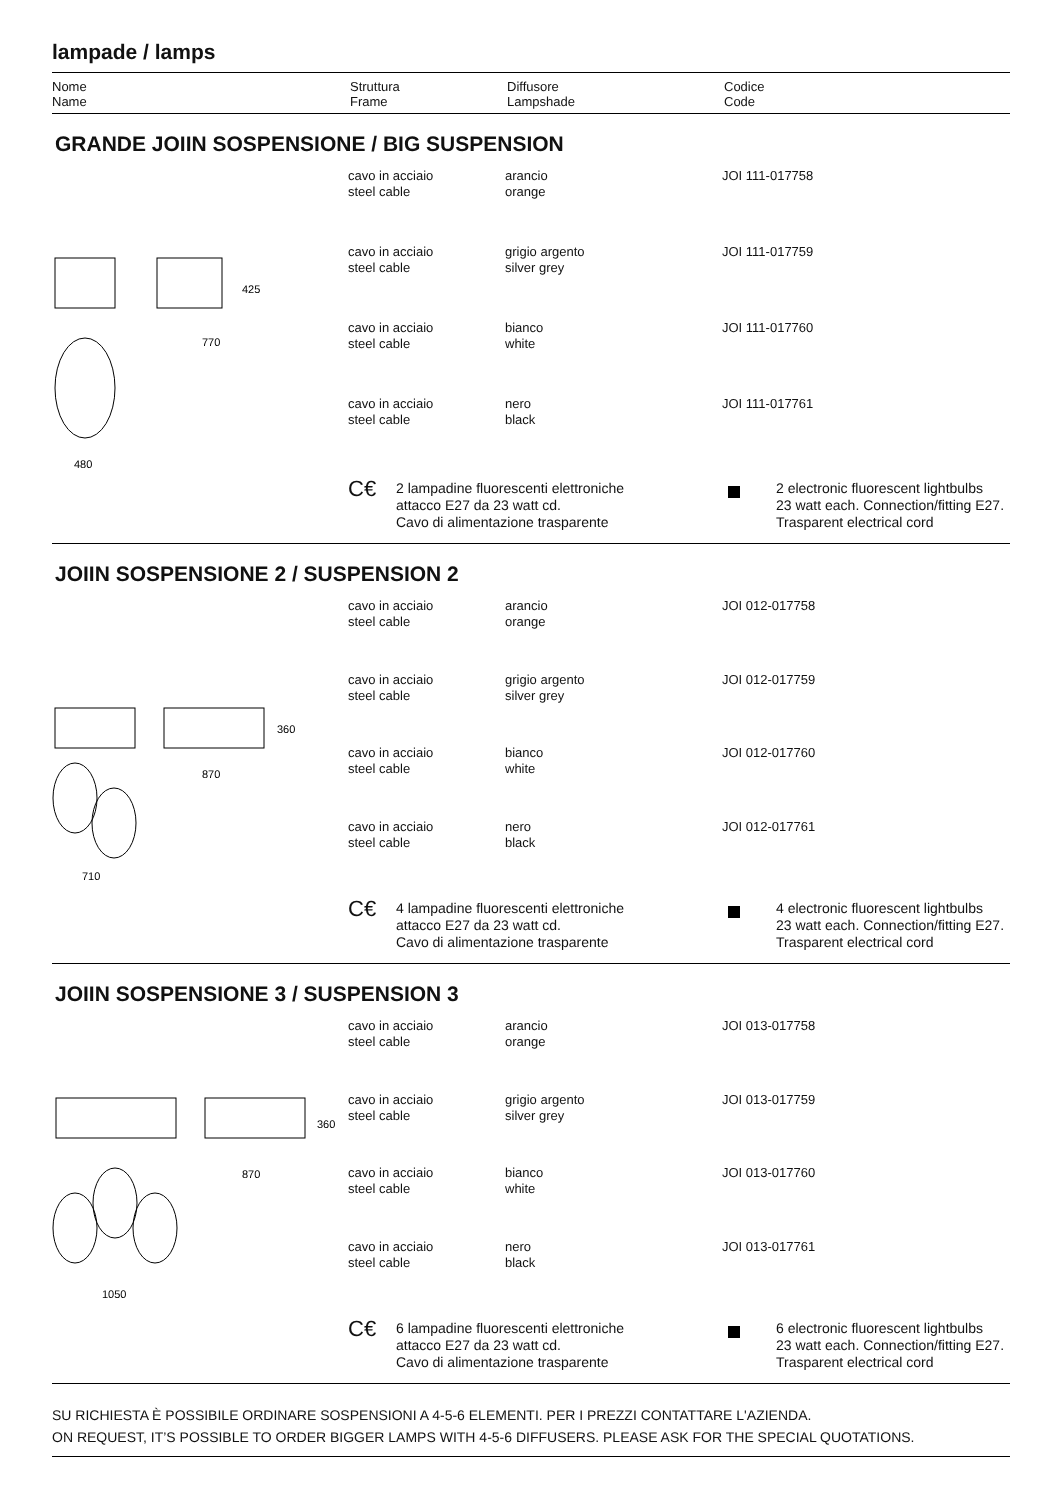lampade / lamps
Nome
Name
Struttura
Frame
Diffusore
Lampshade
Codice
Code
GRANDE JOIIN SOSPENSIONE / BIG SUSPENSION
425
770
480
| cavo in acciaio steel cable | arancio orange | JOI 111-017758 |
| cavo in acciaio steel cable | grigio argento silver grey | JOI 111-017759 |
| cavo in acciaio steel cable | bianco white | JOI 111-017760 |
| cavo in acciaio steel cable | nero black | JOI 111-017761 |
C€
2 lampadine fluorescenti elettroniche
attacco E27 da 23 watt cd.
Cavo di alimentazione trasparente
2 electronic fluorescent lightbulbs
23 watt each. Connection/fitting E27.
Trasparent electrical cord
JOIIN SOSPENSIONE 2 / SUSPENSION 2
360
870
710
| cavo in acciaio steel cable | arancio orange | JOI 012-017758 |
| cavo in acciaio steel cable | grigio argento silver grey | JOI 012-017759 |
| cavo in acciaio steel cable | bianco white | JOI 012-017760 |
| cavo in acciaio steel cable | nero black | JOI 012-017761 |
C€
4 lampadine fluorescenti elettroniche
attacco E27 da 23 watt cd.
Cavo di alimentazione trasparente
4 electronic fluorescent lightbulbs
23 watt each. Connection/fitting E27.
Trasparent electrical cord
JOIIN SOSPENSIONE 3 / SUSPENSION 3
360
870
1050
| cavo in acciaio steel cable | arancio orange | JOI 013-017758 |
| cavo in acciaio steel cable | grigio argento silver grey | JOI 013-017759 |
| cavo in acciaio steel cable | bianco white | JOI 013-017760 |
| cavo in acciaio steel cable | nero black | JOI 013-017761 |
C€
6 lampadine fluorescenti elettroniche
attacco E27 da 23 watt cd.
Cavo di alimentazione trasparente
6 electronic fluorescent lightbulbs
23 watt each. Connection/fitting E27.
Trasparent electrical cord
SU RICHIESTA È POSSIBILE ORDINARE SOSPENSIONI A 4-5-6 ELEMENTI. PER I PREZZI CONTATTARE L'AZIENDA.
ON REQUEST, IT’S POSSIBLE TO ORDER BIGGER LAMPS WITH 4-5-6 DIFFUSERS. PLEASE ASK FOR THE SPECIAL QUOTATIONS.